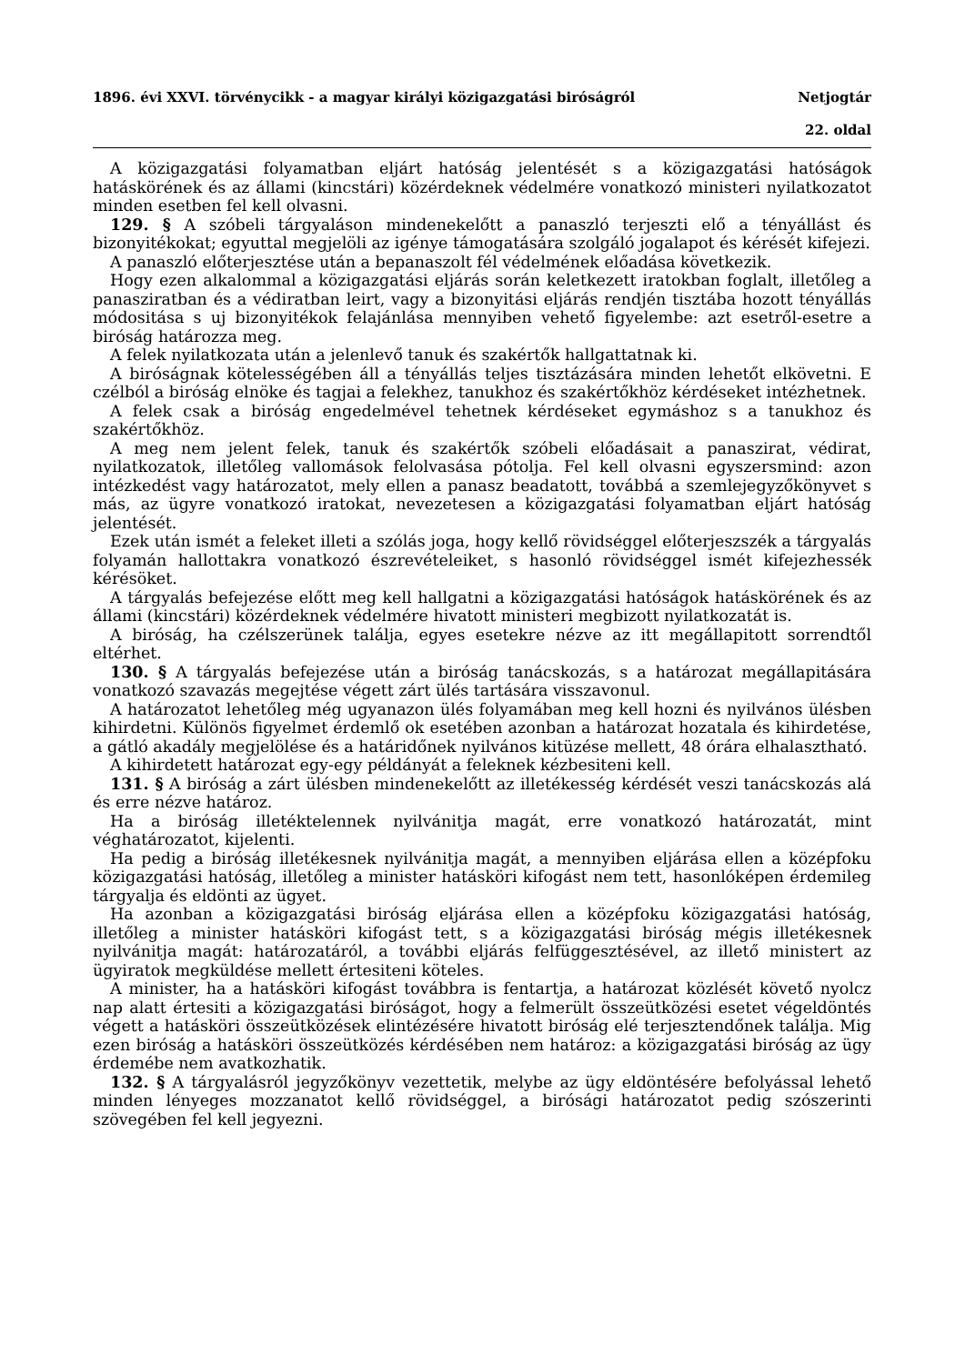1896. évi XXVI. törvénycikk - a magyar királyi közigazgatási biróságról Netjogtár
22. oldal
A közigazgatási folyamatban eljárt hatóság jelentését s a közigazgatási hatóságok hatáskörének és az állami (kincstári) közérdeknek védelmére vonatkozó ministeri nyilatkozatot minden esetben fel kell olvasni.
129. § A szóbeli tárgyaláson mindenekelőtt a panaszló terjeszti elő a tényállást és bizonyitékokat; egyuttal megjelöli az igénye támogatására szolgáló jogalapot és kérését kifejezi.
A panaszló előterjesztése után a bepanaszolt fél védelmének előadása következik.
Hogy ezen alkalommal a közigazgatási eljárás során keletkezett iratokban foglalt, illetőleg a panasziratban és a védiratban leirt, vagy a bizonyitási eljárás rendjén tisztába hozott tényállás módositása s uj bizonyitékok felajánlása mennyiben vehető figyelembe: azt esetről-esetre a biróság határozza meg.
A felek nyilatkozata után a jelenlevő tanuk és szakértők hallgattatnak ki.
A biróságnak kötelességében áll a tényállás teljes tisztázására minden lehetőt elkövetni. E czélból a biróság elnöke és tagjai a felekhez, tanukhoz és szakértőkhöz kérdéseket intézhetnek.
A felek csak a biróság engedelmével tehetnek kérdéseket egymáshoz s a tanukhoz és szakértőkhöz.
A meg nem jelent felek, tanuk és szakértők szóbeli előadásait a panaszirat, védirat, nyilatkozatok, illetőleg vallomások felolvasása pótolja. Fel kell olvasni egyszersmind: azon intézkedést vagy határozatot, mely ellen a panasz beadatott, továbbá a szemlejegyzőkönyvet s más, az ügyre vonatkozó iratokat, nevezetesen a közigazgatási folyamatban eljárt hatóság jelentését.
Ezek után ismét a feleket illeti a szólás joga, hogy kellő rövidséggel előterjeszszék a tárgyalás folyamán hallottakra vonatkozó észrevételeiket, s hasonló rövidséggel ismét kifejezhessék kérésöket.
A tárgyalás befejezése előtt meg kell hallgatni a közigazgatási hatóságok hatáskörének és az állami (kincstári) közérdeknek védelmére hivatott ministeri megbizott nyilatkozatát is.
A biróság, ha czélszerünek találja, egyes esetekre nézve az itt megállapitott sorrendtől eltérhet.
130. § A tárgyalás befejezése után a biróság tanácskozás, s a határozat megállapitására vonatkozó szavazás megejtése végett zárt ülés tartására visszavonul.
A határozatot lehetőleg még ugyanazon ülés folyamában meg kell hozni és nyilvános ülésben kihirdetni. Különös figyelmet érdemlő ok esetében azonban a határozat hozatala és kihirdetése, a gátló akadály megjelölése és a határidőnek nyilvános kitüzése mellett, 48 órára elhalasztható.
A kihirdetett határozat egy-egy példányát a feleknek kézbesiteni kell.
131. § A biróság a zárt ülésben mindenekelőtt az illetékesség kérdését veszi tanácskozás alá és erre nézve határoz.
Ha a biróság illetéktelennek nyilvánitja magát, erre vonatkozó határozatát, mint véghatározatot, kijelenti.
Ha pedig a biróság illetékesnek nyilvánitja magát, a mennyiben eljárása ellen a középfoku közigazgatási hatóság, illetőleg a minister hatásköri kifogást nem tett, hasonlóképen érdemileg tárgyalja és eldönti az ügyet.
Ha azonban a közigazgatási biróság eljárása ellen a középfoku közigazgatási hatóság, illetőleg a minister hatásköri kifogást tett, s a közigazgatási biróság mégis illetékesnek nyilvánitja magát: határozatáról, a további eljárás felfüggesztésével, az illető ministert az ügyiratok megküldése mellett értesiteni köteles.
A minister, ha a hatásköri kifogást továbbra is fentartja, a határozat közlését követő nyolcz nap alatt értesiti a közigazgatási biróságot, hogy a felmerült összeütközési esetet végeldöntés végett a hatásköri összeütközések elintézésére hivatott biróság elé terjesztendőnek találja. Mig ezen biróság a hatásköri összeütközés kérdésében nem határoz: a közigazgatási biróság az ügy érdemébe nem avatkozhatik.
132. § A tárgyalásról jegyzőkönyv vezettetik, melybe az ügy eldöntésére befolyással lehető minden lényeges mozzanatot kellő rövidséggel, a birósági határozatot pedig szószerinti szövegében fel kell jegyezni.